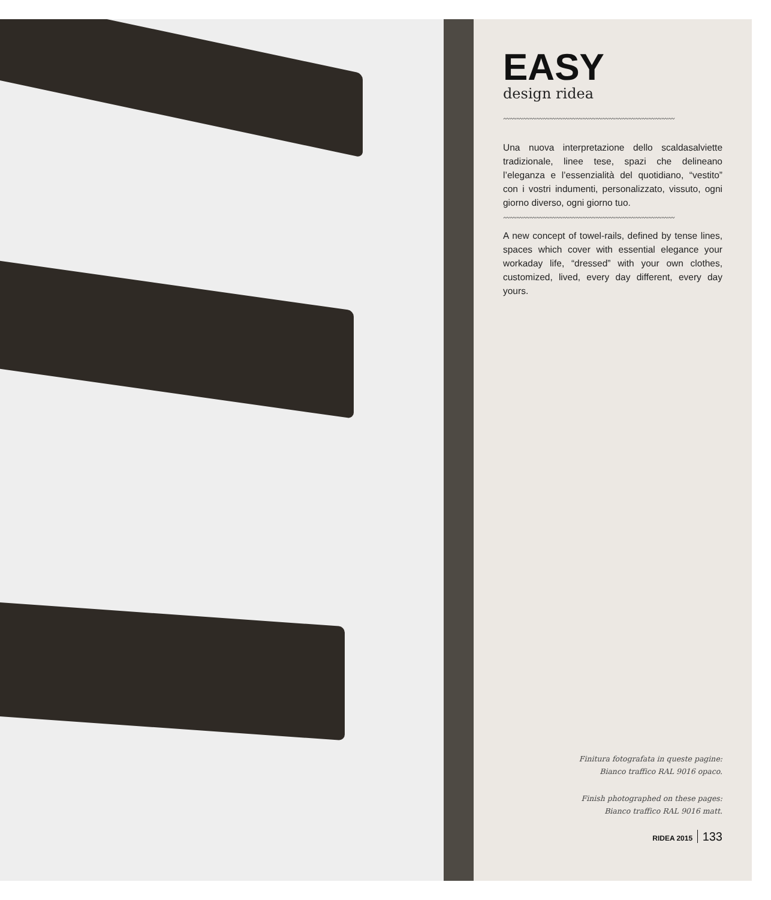EASY
design ridea
〰〰〰〰〰〰〰〰〰〰〰〰〰〰〰〰〰〰〰〰〰〰〰〰〰〰
Una nuova interpretazione dello scaldasalviette tradizionale, linee tese, spazi che delineano l’eleganza e l’essenzialità del quotidiano, “vestito” con i vostri indumenti, personalizzato, vissuto, ogni giorno diverso, ogni giorno tuo.
〰〰〰〰〰〰〰〰〰〰〰〰〰〰〰〰〰〰〰〰〰〰〰〰〰〰
A new concept of towel-rails, defined by tense lines, spaces which cover with essential elegance your workaday life, “dressed” with your own clothes, customized, lived, every day different, every day yours.
Finitura fotografata in queste pagine:
Bianco traffico RAL 9016 opaco.
Finish photographed on these pages:
Bianco traffico RAL 9016 matt.
RIDEA 2015 133